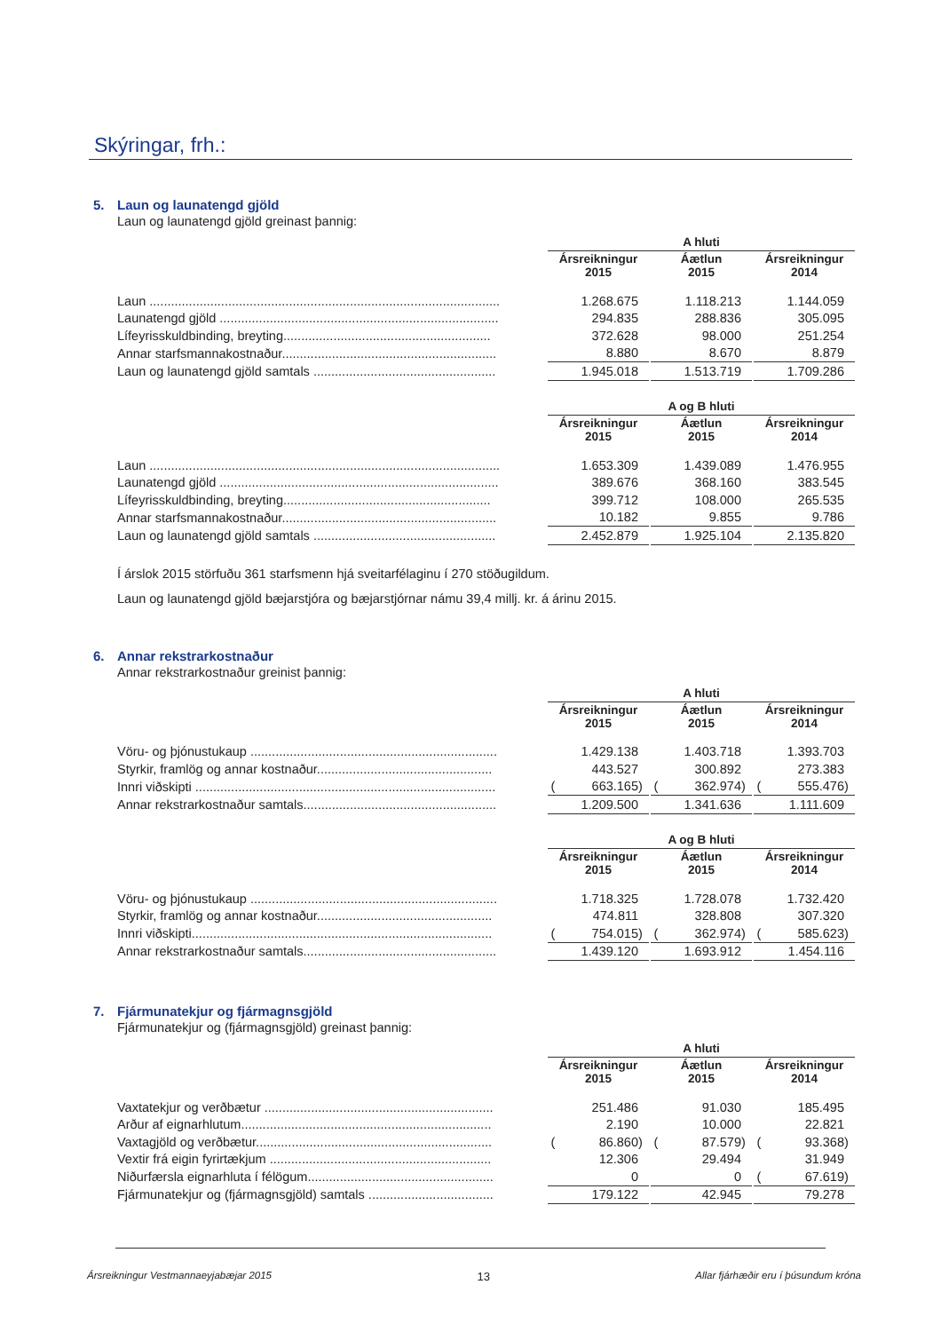Skýringar, frh.:
5. Laun og launatengd gjöld
Laun og launatengd gjöld greinast þannig:
| | A hluti | | | | | | | | | | |
| | Ársreikningur 2015 | | | | Áætlun 2015 | | | | Ársreikningur 2014 | | |
| Laun .................................................................................................. | | 1.268.675 | | | | 1.118.213 | | | | 1.144.059 | |
| Launatengd gjöld .............................................................................. | | 294.835 | | | | 288.836 | | | | 305.095 | |
| Lífeyrisskuldbinding, breyting.......................................................... | | 372.628 | | | | 98.000 | | | | 251.254 | |
| Annar starfsmannakostnaður............................................................ | | 8.880 | | | | 8.670 | | | | 8.879 | |
| Laun og launatengd gjöld samtals ................................................... | | 1.945.018 | | | | 1.513.719 | | | | 1.709.286 | |
| | A og B hluti | | | | | | | | | | |
| | Ársreikningur 2015 | | | | Áætlun 2015 | | | | Ársreikningur 2014 | | |
| Laun .................................................................................................. | | 1.653.309 | | | | 1.439.089 | | | | 1.476.955 | |
| Launatengd gjöld .............................................................................. | | 389.676 | | | | 368.160 | | | | 383.545 | |
| Lífeyrisskuldbinding, breyting.......................................................... | | 399.712 | | | | 108.000 | | | | 265.535 | |
| Annar starfsmannakostnaður............................................................ | | 10.182 | | | | 9.855 | | | | 9.786 | |
| Laun og launatengd gjöld samtals ................................................... | | 2.452.879 | | | | 1.925.104 | | | | 2.135.820 | |
Í árslok 2015 störfuðu 361 starfsmenn hjá sveitarfélaginu í 270 stöðugildum.
Laun og launatengd gjöld bæjarstjóra og bæjarstjórnar námu 39,4 millj. kr. á árinu 2015.
6. Annar rekstrarkostnaður
Annar rekstrarkostnaður greinist þannig:
| | A hluti | | | | | | | | | | |
| | Ársreikningur 2015 | | | | Áætlun 2015 | | | | Ársreikningur 2014 | | |
| Vöru- og þjónustukaup ..................................................................... | | 1.429.138 | | | | 1.403.718 | | | | 1.393.703 | |
| Styrkir, framlög og annar kostnaður................................................. | | 443.527 | | | | 300.892 | | | | 273.383 | |
| Innri viðskipti .................................................................................... | ( | 663.165 | ) | | ( | 362.974 | ) | | ( | 555.476 | ) |
| Annar rekstrarkostnaður samtals...................................................... | | 1.209.500 | | | | 1.341.636 | | | | 1.111.609 | |
| | A og B hluti | | | | | | | | | | |
| | Ársreikningur 2015 | | | | Áætlun 2015 | | | | Ársreikningur 2014 | | |
| Vöru- og þjónustukaup ..................................................................... | | 1.718.325 | | | | 1.728.078 | | | | 1.732.420 | |
| Styrkir, framlög og annar kostnaður................................................. | | 474.811 | | | | 328.808 | | | | 307.320 | |
| Innri viðskipti.................................................................................... | ( | 754.015 | ) | | ( | 362.974 | ) | | ( | 585.623 | ) |
| Annar rekstrarkostnaður samtals...................................................... | | 1.439.120 | | | | 1.693.912 | | | | 1.454.116 | |
7. Fjármunatekjur og fjármagnsgjöld
Fjármunatekjur og (fjármagnsgjöld) greinast þannig:
| | A hluti | | | | | | | | | | |
| | Ársreikningur 2015 | | | | Áætlun 2015 | | | | Ársreikningur 2014 | | |
| Vaxtatekjur og verðbætur ................................................................ | | 251.486 | | | | 91.030 | | | | 185.495 | |
| Arður af eignarhlutum...................................................................... | | 2.190 | | | | 10.000 | | | | 22.821 | |
| Vaxtagjöld og verðbætur.................................................................. | ( | 86.860 | ) | | ( | 87.579 | ) | | ( | 93.368 | ) |
| Vextir frá eigin fyrirtækjum .............................................................. | | 12.306 | | | | 29.494 | | | | 31.949 | |
| Niðurfærsla eignarhluta í félögum.................................................... | | 0 | | | | 0 | | | ( | 67.619 | ) |
| Fjármunatekjur og (fjármagnsgjöld) samtals ................................... | | 179.122 | | | | 42.945 | | | | 79.278 | |
Ársreikningur Vestmannaeyjabæjar 2015 13 Allar fjárhæðir eru í þúsundum króna